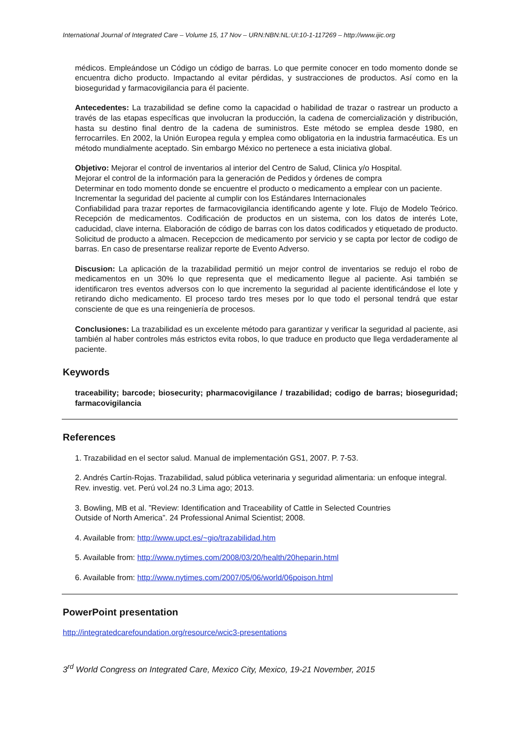International Journal of Integrated Care – Volume 15, 17 Nov – URN:NBN:NL:UI:10-1-117269 – http://www.ijic.org
médicos. Empleándose un Código un código de barras. Lo que permite conocer en todo momento donde se encuentra dicho producto. Impactando al evitar pérdidas, y sustracciones de productos. Así como en la bioseguridad y farmacovigilancia para él paciente.
Antecedentes: La trazabilidad se define como la capacidad o habilidad de trazar o rastrear un producto a través de las etapas específicas que involucran la producción, la cadena de comercialización y distribución, hasta su destino final dentro de la cadena de suministros. Este método se emplea desde 1980, en ferrocarriles. En 2002, la Unión Europea regula y emplea como obligatoria en la industria farmacéutica. Es un método mundialmente aceptado. Sin embargo México no pertenece a esta iniciativa global.
Objetivo: Mejorar el control de inventarios al interior del Centro de Salud, Clinica y/o Hospital.
Mejorar el control de la información para la generación de Pedidos y órdenes de compra
Determinar en todo momento donde se encuentre el producto o medicamento a emplear con un paciente.
Incrementar la seguridad del paciente al cumplir con los Estándares Internacionales
Confiabilidad para trazar reportes de farmacovigilancia identificando agente y lote. Flujo de Modelo Teórico. Recepción de medicamentos. Codificación de productos en un sistema, con los datos de interés Lote, caducidad, clave interna. Elaboración de código de barras con los datos codificados y etiquetado de producto. Solicitud de producto a almacen. Recepccion de medicamento por servicio y se capta por lector de codigo de barras. En caso de presentarse realizar reporte de Evento Adverso.
Discusion: La aplicación de la trazabilidad permitió un mejor control de inventarios se redujo el robo de medicamentos en un 30% lo que representa que el medicamento llegue al paciente. Asi también se identificaron tres eventos adversos con lo que incremento la seguridad al paciente identificándose el lote y retirando dicho medicamento. El proceso tardo tres meses por lo que todo el personal tendrá que estar consciente de que es una reingeniería de procesos.
Conclusiones: La trazabilidad es un excelente método para garantizar y verificar la seguridad al paciente, asi también al haber controles más estrictos evita robos, lo que traduce en producto que llega verdaderamente al paciente.
Keywords
traceability; barcode; biosecurity; pharmacovigilance / trazabilidad; codigo de barras; bioseguridad; farmacovigilancia
References
1. Trazabilidad en el sector salud. Manual de implementación GS1, 2007. P. 7-53.
2. Andrés Cartín-Rojas. Trazabilidad, salud pública veterinaria y seguridad alimentaria: un enfoque integral. Rev. investig. vet. Perú vol.24 no.3 Lima ago; 2013.
3. Bowling, MB et al. ”Review: Identification and Traceability of Cattle in Selected Countries
Outside of North America”. 24 Professional Animal Scientist; 2008.
4. Available from: http://www.upct.es/~gio/trazabilidad.htm
5. Available from: http://www.nytimes.com/2008/03/20/health/20heparin.html
6. Available from: http://www.nytimes.com/2007/05/06/world/06poison.html
PowerPoint presentation
http://integratedcarefoundation.org/resource/wcic3-presentations
3<sup>rd</sup> World Congress on Integrated Care, Mexico City, Mexico, 19-21 November, 2015